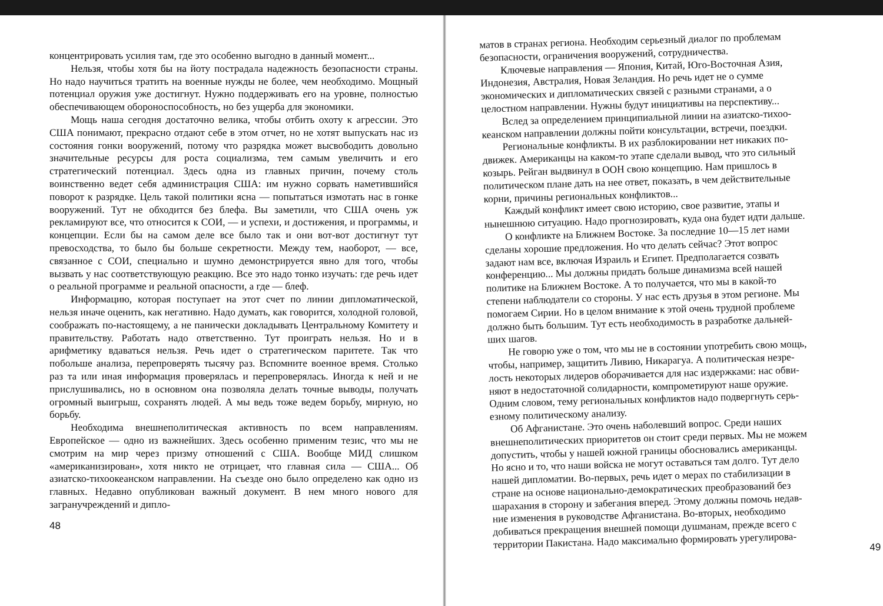концентрировать усилия там, где это особенно выгодно в данный момент...
Нельзя, чтобы хотя бы на йоту пострадала надежность безопасности страны. Но надо научиться тратить на военные нужды не более, чем необходимо. Мощный потенциал оружия уже достигнут. Нужно поддерживать его на уровне, полностью обеспечивающем обороноспособность, но без ущерба для экономики.
Мощь наша сегодня достаточно велика, чтобы отбить охоту к агрессии. Это США понимают, прекрасно отдают себе в этом отчет, но не хотят выпускать нас из состояния гонки вооружений, потому что разрядка может высвободить довольно значительные ресурсы для роста социализма, тем самым увеличить и его стратегический потенциал. Здесь одна из главных причин, почему столь воинственно ведет себя администрация США: им нужно сорвать наметившийся поворот к разрядке. Цель такой политики ясна — попытаться измотать нас в гонке вооружений. Тут не обходится без блефа. Вы заметили, что США очень уж рекламируют все, что относится к СОИ, — и успехи, и достижения, и программы, и концепции. Если бы на самом деле все было так и они вот-вот достигнут тут превосходства, то было бы больше секретности. Между тем, наоборот, — все, связанное с СОИ, специально и шумно демонстрируется явно для того, чтобы вызвать у нас соответствующую реакцию. Все это надо тонко изучать: где речь идет о реальной программе и реальной опасности, а где — блеф.
Информацию, которая поступает на этот счет по линии дипломатической, нельзя иначе оценить, как негативно. Надо думать, как говорится, холодной головой, соображать по-настоящему, а не панически докладывать Центральному Комитету и правительству. Работать надо ответственно. Тут проиграть нельзя. Но и в арифметику вдаваться нельзя. Речь идет о стратегическом паритете. Так что побольше анализа, перепроверять тысячу раз. Вспомните военное время. Столько раз та или иная информация проверялась и перепроверялась. Иногда к ней и не прислушивались, но в основном она позволяла делать точные выводы, получать огромный выигрыш, сохранять людей. А мы ведь тоже ведем борьбу, мирную, но борьбу.
Необходима внешнеполитическая активность по всем направлениям. Европейское — одно из важнейших. Здесь особенно применим тезис, что мы не смотрим на мир через призму отношений с США. Вообще МИД слишком «американизирован», хотя никто не отрицает, что главная сила — США... Об азиатско-тихоокеанском направлении. На съезде оно было определено как одно из главных. Недавно опубликован важный документ. В нем много нового для загранучреждений и дипло-
48
матов в странах региона. Необходим серьезный диалог по проблемам
безопасности, ограничения вооружений, сотрудничества.
Ключевые направления — Япония, Китай, Юго-Восточная Азия,
Индонезия, Австралия, Новая Зеландия. Но речь идет не о сумме
экономических и дипломатических связей с разными странами, а о
целостном направлении. Нужны будут инициативы на перспективу...
Вслед за определением принципиальной линии на азиатско-тихоо-
кеанском направлении должны пойти консультации, встречи, поездки.
Региональные конфликты. В их разблокировании нет никаких по-
движек. Американцы на каком-то этапе сделали вывод, что это сильный
козырь. Рейган выдвинул в ООН свою концепцию. Нам пришлось в
политическом плане дать на нее ответ, показать, в чем действительные
корни, причины региональных конфликтов...
Каждый конфликт имеет свою историю, свое развитие, этапы и
нынешнюю ситуацию. Надо прогнозировать, куда она будет идти дальше.
О конфликте на Ближнем Востоке. За последние 10—15 лет нами
сделаны хорошие предложения. Но что делать сейчас? Этот вопрос
задают нам все, включая Израиль и Египет. Предполагается созвать
конференцию... Мы должны придать больше динамизма всей нашей
политике на Ближнем Востоке. А то получается, что мы в какой-то
степени наблюдатели со стороны. У нас есть друзья в этом регионе. Мы
помогаем Сирии. Но в целом внимание к этой очень трудной проблеме
должно быть большим. Тут есть необходимость в разработке дальней-
ших шагов.
Не говорю уже о том, что мы не в состоянии употребить свою мощь,
чтобы, например, защитить Ливию, Никарагуа. А политическая незре-
лость некоторых лидеров оборачивается для нас издержками: нас обви-
няют в недостаточной солидарности, компрометируют наше оружие.
Одним словом, тему региональных конфликтов надо подвергнуть серь-
езному политическому анализу.
Об Афганистане. Это очень наболевший вопрос. Среди наших
внешнеполитических приоритетов он стоит среди первых. Мы не можем
допустить, чтобы у нашей южной границы обосновались американцы.
Но ясно и то, что наши войска не могут оставаться там долго. Тут дело
нашей дипломатии. Во-первых, речь идет о мерах по стабилизации в
стране на основе национально-демократических преобразований без
шарахания в сторону и забегания вперед. Этому должны помочь недав-
ние изменения в руководстве Афганистана. Во-вторых, необходимо
добиваться прекращения внешней помощи душманам, прежде всего с
территории Пакистана. Надо максимально формировать урегулирова-
49